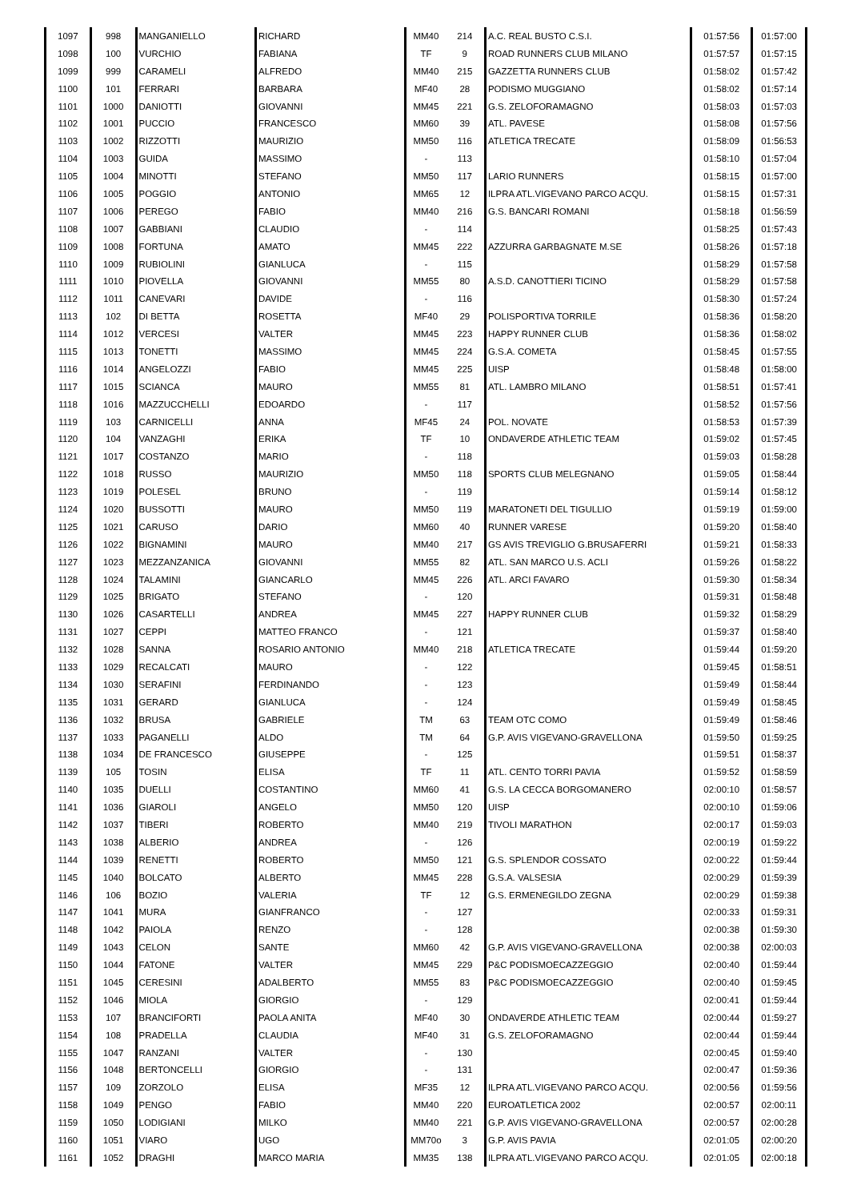| 1097 | 998 | MANGANIELLO | RICHARD | MM40 | 214 | A.C. REAL BUSTO C.S.I. | 01:57:56 | 01:57:00 |
| 1098 | 100 | VURCHIO | FABIANA | TF | 9 | ROAD RUNNERS CLUB MILANO | 01:57:57 | 01:57:15 |
| 1099 | 999 | CARAMELI | ALFREDO | MM40 | 215 | GAZZETTA RUNNERS CLUB | 01:58:02 | 01:57:42 |
| 1100 | 101 | FERRARI | BARBARA | MF40 | 28 | PODISMO MUGGIANO | 01:58:02 | 01:57:14 |
| 1101 | 1000 | DANIOTTI | GIOVANNI | MM45 | 221 | G.S. ZELOFORAMAGNO | 01:58:03 | 01:57:03 |
| 1102 | 1001 | PUCCIO | FRANCESCO | MM60 | 39 | ATL. PAVESE | 01:58:08 | 01:57:56 |
| 1103 | 1002 | RIZZOTTI | MAURIZIO | MM50 | 116 | ATLETICA TRECATE | 01:58:09 | 01:56:53 |
| 1104 | 1003 | GUIDA | MASSIMO | - | 113 | | 01:58:10 | 01:57:04 |
| 1105 | 1004 | MINOTTI | STEFANO | MM50 | 117 | LARIO RUNNERS | 01:58:15 | 01:57:00 |
| 1106 | 1005 | POGGIO | ANTONIO | MM65 | 12 | ILPRA ATL.VIGEVANO PARCO ACQU. | 01:58:15 | 01:57:31 |
| 1107 | 1006 | PEREGO | FABIO | MM40 | 216 | G.S. BANCARI ROMANI | 01:58:18 | 01:56:59 |
| 1108 | 1007 | GABBIANI | CLAUDIO | - | 114 | | 01:58:25 | 01:57:43 |
| 1109 | 1008 | FORTUNA | AMATO | MM45 | 222 | AZZURRA GARBAGNATE M.SE | 01:58:26 | 01:57:18 |
| 1110 | 1009 | RUBIOLINI | GIANLUCA | - | 115 | | 01:58:29 | 01:57:58 |
| 1111 | 1010 | PIOVELLA | GIOVANNI | MM55 | 80 | A.S.D. CANOTTIERI TICINO | 01:58:29 | 01:57:58 |
| 1112 | 1011 | CANEVARI | DAVIDE | - | 116 | | 01:58:30 | 01:57:24 |
| 1113 | 102 | DI BETTA | ROSETTA | MF40 | 29 | POLISPORTIVA TORRILE | 01:58:36 | 01:58:20 |
| 1114 | 1012 | VERCESI | VALTER | MM45 | 223 | HAPPY RUNNER CLUB | 01:58:36 | 01:58:02 |
| 1115 | 1013 | TONETTI | MASSIMO | MM45 | 224 | G.S.A. COMETA | 01:58:45 | 01:57:55 |
| 1116 | 1014 | ANGELOZZI | FABIO | MM45 | 225 | UISP | 01:58:48 | 01:58:00 |
| 1117 | 1015 | SCIANCA | MAURO | MM55 | 81 | ATL. LAMBRO MILANO | 01:58:51 | 01:57:41 |
| 1118 | 1016 | MAZZUCCHELLI | EDOARDO | - | 117 | | 01:58:52 | 01:57:56 |
| 1119 | 103 | CARNICELLI | ANNA | MF45 | 24 | POL. NOVATE | 01:58:53 | 01:57:39 |
| 1120 | 104 | VANZAGHI | ERIKA | TF | 10 | ONDAVERDE ATHLETIC TEAM | 01:59:02 | 01:57:45 |
| 1121 | 1017 | COSTANZO | MARIO | - | 118 | | 01:59:03 | 01:58:28 |
| 1122 | 1018 | RUSSO | MAURIZIO | MM50 | 118 | SPORTS CLUB MELEGNANO | 01:59:05 | 01:58:44 |
| 1123 | 1019 | POLESEL | BRUNO | - | 119 | | 01:59:14 | 01:58:12 |
| 1124 | 1020 | BUSSOTTI | MAURO | MM50 | 119 | MARATONETI DEL TIGULLIO | 01:59:19 | 01:59:00 |
| 1125 | 1021 | CARUSO | DARIO | MM60 | 40 | RUNNER VARESE | 01:59:20 | 01:58:40 |
| 1126 | 1022 | BIGNAMINI | MAURO | MM40 | 217 | GS AVIS TREVIGLIO G.BRUSAFERRI | 01:59:21 | 01:58:33 |
| 1127 | 1023 | MEZZANZANICA | GIOVANNI | MM55 | 82 | ATL. SAN MARCO U.S. ACLI | 01:59:26 | 01:58:22 |
| 1128 | 1024 | TALAMINI | GIANCARLO | MM45 | 226 | ATL. ARCI FAVARO | 01:59:30 | 01:58:34 |
| 1129 | 1025 | BRIGATO | STEFANO | - | 120 | | 01:59:31 | 01:58:48 |
| 1130 | 1026 | CASARTELLI | ANDREA | MM45 | 227 | HAPPY RUNNER CLUB | 01:59:32 | 01:58:29 |
| 1131 | 1027 | CEPPI | MATTEO FRANCO | - | 121 | | 01:59:37 | 01:58:40 |
| 1132 | 1028 | SANNA | ROSARIO ANTONIO | MM40 | 218 | ATLETICA TRECATE | 01:59:44 | 01:59:20 |
| 1133 | 1029 | RECALCATI | MAURO | - | 122 | | 01:59:45 | 01:58:51 |
| 1134 | 1030 | SERAFINI | FERDINANDO | - | 123 | | 01:59:49 | 01:58:44 |
| 1135 | 1031 | GERARD | GIANLUCA | - | 124 | | 01:59:49 | 01:58:45 |
| 1136 | 1032 | BRUSA | GABRIELE | TM | 63 | TEAM OTC COMO | 01:59:49 | 01:58:46 |
| 1137 | 1033 | PAGANELLI | ALDO | TM | 64 | G.P. AVIS VIGEVANO-GRAVELLONA | 01:59:50 | 01:59:25 |
| 1138 | 1034 | DE FRANCESCO | GIUSEPPE | - | 125 | | 01:59:51 | 01:58:37 |
| 1139 | 105 | TOSIN | ELISA | TF | 11 | ATL. CENTO TORRI PAVIA | 01:59:52 | 01:58:59 |
| 1140 | 1035 | DUELLI | COSTANTINO | MM60 | 41 | G.S. LA CECCA BORGOMANERO | 02:00:10 | 01:58:57 |
| 1141 | 1036 | GIAROLI | ANGELO | MM50 | 120 | UISP | 02:00:10 | 01:59:06 |
| 1142 | 1037 | TIBERI | ROBERTO | MM40 | 219 | TIVOLI MARATHON | 02:00:17 | 01:59:03 |
| 1143 | 1038 | ALBERIO | ANDREA | - | 126 | | 02:00:19 | 01:59:22 |
| 1144 | 1039 | RENETTI | ROBERTO | MM50 | 121 | G.S. SPLENDOR COSSATO | 02:00:22 | 01:59:44 |
| 1145 | 1040 | BOLCATO | ALBERTO | MM45 | 228 | G.S.A. VALSESIA | 02:00:29 | 01:59:39 |
| 1146 | 106 | BOZIO | VALERIA | TF | 12 | G.S. ERMENEGILDO ZEGNA | 02:00:29 | 01:59:38 |
| 1147 | 1041 | MURA | GIANFRANCO | - | 127 | | 02:00:33 | 01:59:31 |
| 1148 | 1042 | PAIOLA | RENZO | - | 128 | | 02:00:38 | 01:59:30 |
| 1149 | 1043 | CELON | SANTE | MM60 | 42 | G.P. AVIS VIGEVANO-GRAVELLONA | 02:00:38 | 02:00:03 |
| 1150 | 1044 | FATONE | VALTER | MM45 | 229 | P&C PODISMOECAZZEGGIO | 02:00:40 | 01:59:44 |
| 1151 | 1045 | CERESINI | ADALBERTO | MM55 | 83 | P&C PODISMOECAZZEGGIO | 02:00:40 | 01:59:45 |
| 1152 | 1046 | MIOLA | GIORGIO | - | 129 | | 02:00:41 | 01:59:44 |
| 1153 | 107 | BRANCIFORTI | PAOLA ANITA | MF40 | 30 | ONDAVERDE ATHLETIC TEAM | 02:00:44 | 01:59:27 |
| 1154 | 108 | PRADELLA | CLAUDIA | MF40 | 31 | G.S. ZELOFORAMAGNO | 02:00:44 | 01:59:44 |
| 1155 | 1047 | RANZANI | VALTER | - | 130 | | 02:00:45 | 01:59:40 |
| 1156 | 1048 | BERTONCELLI | GIORGIO | - | 131 | | 02:00:47 | 01:59:36 |
| 1157 | 109 | ZORZOLO | ELISA | MF35 | 12 | ILPRA ATL.VIGEVANO PARCO ACQU. | 02:00:56 | 01:59:56 |
| 1158 | 1049 | PENGO | FABIO | MM40 | 220 | EUROATLETICA 2002 | 02:00:57 | 02:00:11 |
| 1159 | 1050 | LODIGIANI | MILKO | MM40 | 221 | G.P. AVIS VIGEVANO-GRAVELLONA | 02:00:57 | 02:00:28 |
| 1160 | 1051 | VIARO | UGO | MM70o | 3 | G.P. AVIS PAVIA | 02:01:05 | 02:00:20 |
| 1161 | 1052 | DRAGHI | MARCO MARIA | MM35 | 138 | ILPRA ATL.VIGEVANO PARCO ACQU. | 02:01:05 | 02:00:18 |